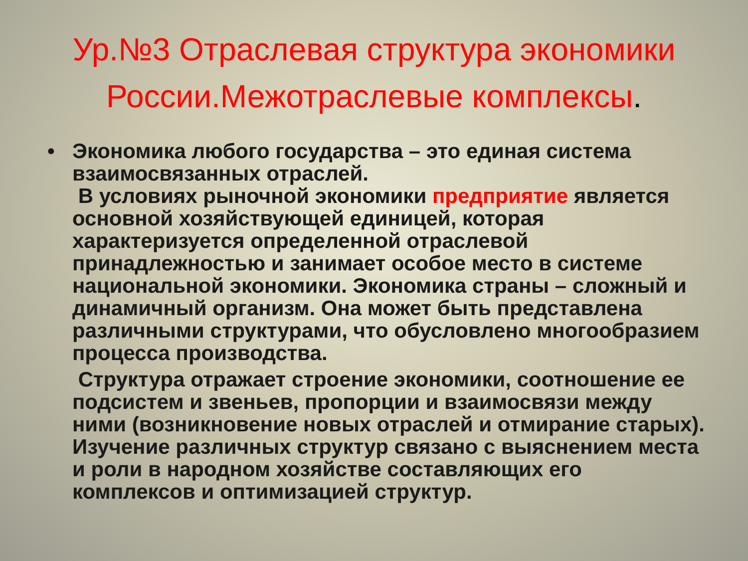Ур.№3 Отраслевая структура экономики России.Межотраслевые комплексы.
• Экономика любого государства – это единая система взаимосвязанных отраслей.
В условиях рыночной экономики предприятие является основной хозяйствующей единицей, которая характеризуется определенной отраслевой принадлежностью и занимает особое место в системе национальной экономики. Экономика страны – сложный и динамичный организм. Она может быть представлена различными структурами, что обусловлено многообразием процесса производства.
Структура отражает строение экономики, соотношение ее подсистем и звеньев, пропорции и взаимосвязи между ними (возникновение новых отраслей и отмирание старых). Изучение различных структур связано с выяснением места и роли в народном хозяйстве составляющих его комплексов и оптимизацией структур.